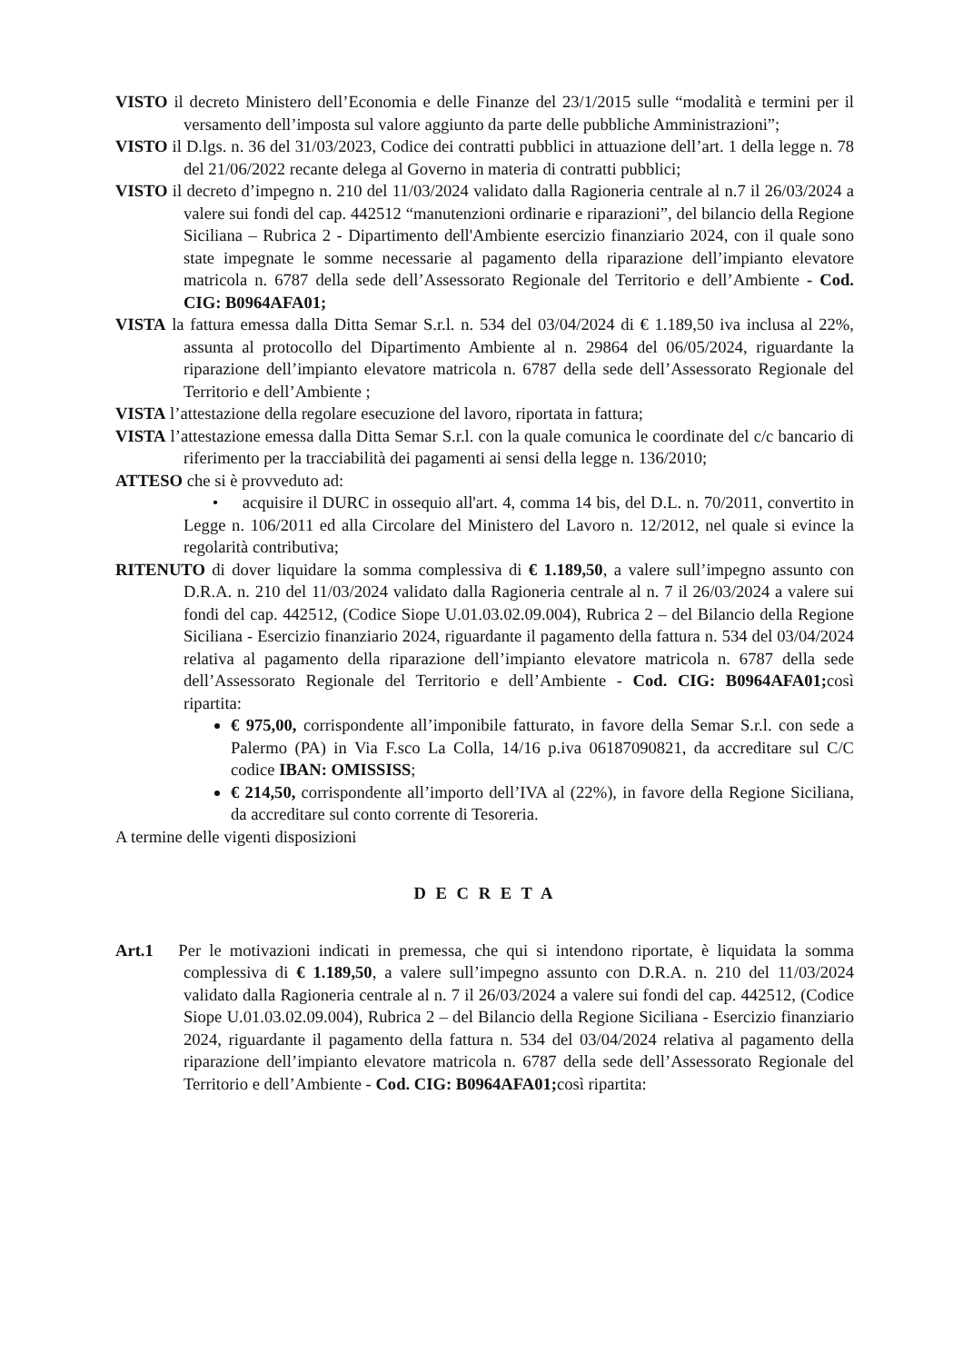VISTO il decreto Ministero dell’Economia e delle Finanze del 23/1/2015 sulle “modalità e termini per il versamento dell’imposta sul valore aggiunto da parte delle pubbliche Amministrazioni”;
VISTO il D.lgs. n. 36 del 31/03/2023, Codice dei contratti pubblici in attuazione dell’art. 1 della legge n. 78 del 21/06/2022 recante delega al Governo in materia di contratti pubblici;
VISTO il decreto d’impegno n. 210 del 11/03/2024 validato dalla Ragioneria centrale al n.7 il 26/03/2024 a valere sui fondi del cap. 442512 “manutenzioni ordinarie e riparazioni”, del bilancio della Regione Siciliana – Rubrica 2 - Dipartimento dell'Ambiente esercizio finanziario 2024, con il quale sono state impegnate le somme necessarie al pagamento della riparazione dell’impianto elevatore matricola n. 6787 della sede dell’Assessorato Regionale del Territorio e dell’Ambiente - Cod. CIG: B0964AFA01;
VISTA la fattura emessa dalla Ditta Semar S.r.l. n. 534 del 03/04/2024 di € 1.189,50 iva inclusa al 22%, assunta al protocollo del Dipartimento Ambiente al n. 29864 del 06/05/2024, riguardante la riparazione dell’impianto elevatore matricola n. 6787 della sede dell’Assessorato Regionale del Territorio e dell’Ambiente ;
VISTA l’attestazione della regolare esecuzione del lavoro, riportata in fattura;
VISTA l’attestazione emessa dalla Ditta Semar S.r.l. con la quale comunica le coordinate del c/c bancario di riferimento per la tracciabilità dei pagamenti ai sensi della legge n. 136/2010;
ATTESO che si è provveduto ad:
• acquisire il DURC in ossequio all'art. 4, comma 14 bis, del D.L. n. 70/2011, convertito in Legge n. 106/2011 ed alla Circolare del Ministero del Lavoro n. 12/2012, nel quale si evince la regolarità contributiva;
RITENUTO di dover liquidare la somma complessiva di € 1.189,50, a valere sull’impegno assunto con D.R.A. n. 210 del 11/03/2024 validato dalla Ragioneria centrale al n. 7 il 26/03/2024 a valere sui fondi del cap. 442512, (Codice Siope U.01.03.02.09.004), Rubrica 2 – del Bilancio della Regione Siciliana - Esercizio finanziario 2024, riguardante il pagamento della fattura n. 534 del 03/04/2024 relativa al pagamento della riparazione dell’impianto elevatore matricola n. 6787 della sede dell’Assessorato Regionale del Territorio e dell’Ambiente - Cod. CIG: B0964AFA01; così ripartita:
€ 975,00, corrispondente all’imponibile fatturato, in favore della Semar S.r.l. con sede a Palermo (PA) in Via F.sco La Colla, 14/16 p.iva 06187090821, da accreditare sul C/C codice IBAN: OMISSISS;
€ 214,50, corrispondente all’importo dell’IVA al (22%), in favore della Regione Siciliana, da accreditare sul conto corrente di Tesoreria.
A termine delle vigenti disposizioni
D E C R E T A
Art.1 Per le motivazioni indicati in premessa, che qui si intendono riportate, è liquidata la somma complessiva di € 1.189,50, a valere sull’impegno assunto con D.R.A. n. 210 del 11/03/2024 validato dalla Ragioneria centrale al n. 7 il 26/03/2024 a valere sui fondi del cap. 442512, (Codice Siope U.01.03.02.09.004), Rubrica 2 – del Bilancio della Regione Siciliana - Esercizio finanziario 2024, riguardante il pagamento della fattura n. 534 del 03/04/2024 relativa al pagamento della riparazione dell’impianto elevatore matricola n. 6787 della sede dell’Assessorato Regionale del Territorio e dell’Ambiente - Cod. CIG: B0964AFA01; così ripartita: